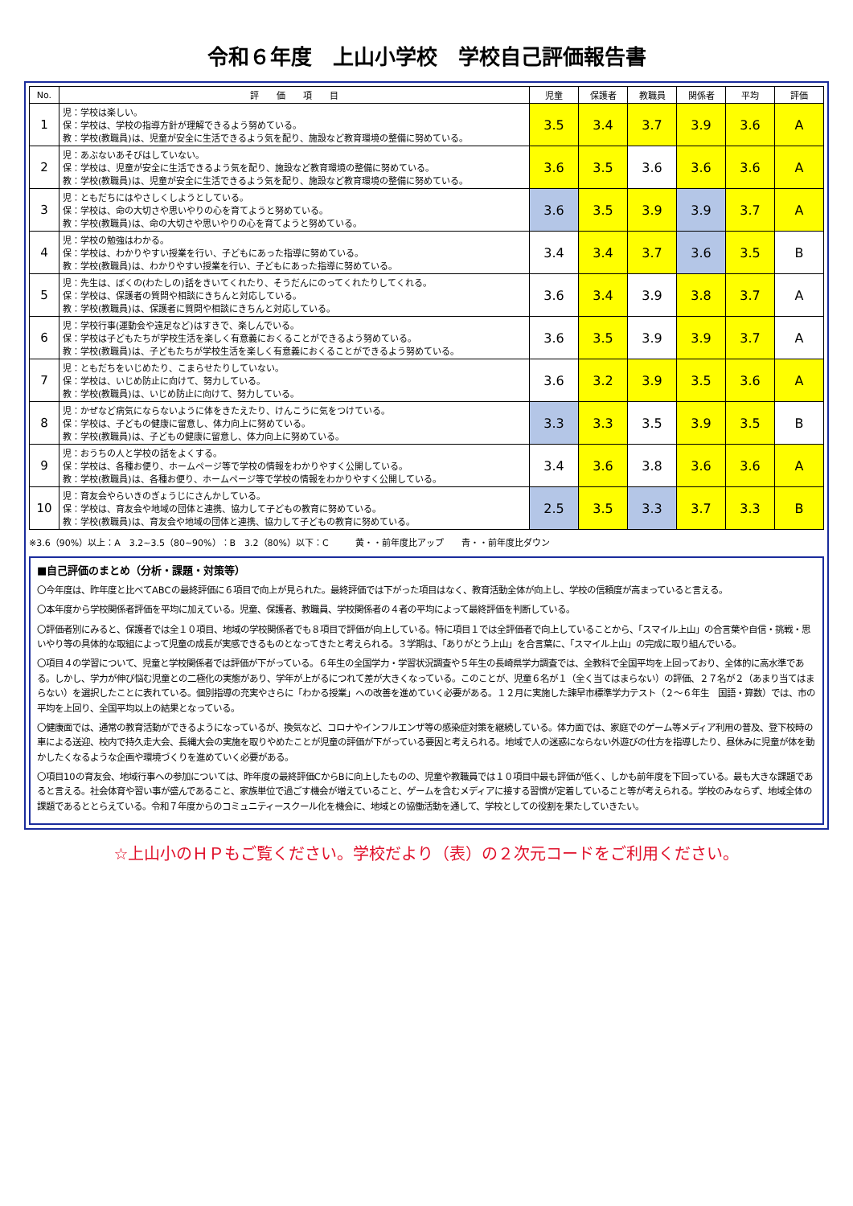令和６年度　上山小学校　学校自己評価報告書
| No. | 評 価 項 目 | 児童 | 保護者 | 教職員 | 関係者 | 平均 | 評価 |
| --- | --- | --- | --- | --- | --- | --- | --- |
| 1 | 児：学校は楽しい。 保：学校は、学校の指導方針が理解できるよう努めている。 教：学校(教職員)は、児童が安全に生活できるよう気を配り、施設など教育環境の整備に努めている。 | 3.5 | 3.4 | 3.7 | 3.9 | 3.6 | A |
| 2 | 児：あぶないあそびはしていない。 保：学校は、児童が安全に生活できるよう気を配り、施設など教育環境の整備に努めている。 教：学校(教職員)は、児童が安全に生活できるよう気を配り、施設など教育環境の整備に努めている。 | 3.6 | 3.5 | 3.6 | 3.6 | 3.6 | A |
| 3 | 児：ともだちにはやさしくしようとしている。 保：学校は、命の大切さや思いやりの心を育てようと努めている。 教：学校(教職員)は、命の大切さや思いやりの心を育てようと努めている。 | 3.6 | 3.5 | 3.9 | 3.9 | 3.7 | A |
| 4 | 児：学校の勉強はわかる。 保：学校は、わかりやすい授業を行い、子どもにあった指導に努めている。 教：学校(教職員)は、わかりやすい授業を行い、子どもにあった指導に努めている。 | 3.4 | 3.4 | 3.7 | 3.6 | 3.5 | B |
| 5 | 児：先生は、ぼくの(わたしの)話をきいてくれたり、そうだんにのってくれたりしてくれる。 保：学校は、保護者の質問や相談にきちんと対応している。 教：学校(教職員)は、保護者に質問や相談にきちんと対応している。 | 3.6 | 3.4 | 3.9 | 3.8 | 3.7 | A |
| 6 | 児：学校行事(運動会や遠足など)はすきで、楽しんでいる。 保：学校は子どもたちが学校生活を楽しく有意義におくることができるよう努めている。 教：学校(教職員)は、子どもたちが学校生活を楽しく有意義におくることができるよう努めている。 | 3.6 | 3.5 | 3.9 | 3.9 | 3.7 | A |
| 7 | 児：ともだちをいじめたり、こまらせたりしていない。 保：学校は、いじめ防止に向けて、努力している。 教：学校(教職員)は、いじめ防止に向けて、努力している。 | 3.6 | 3.2 | 3.9 | 3.5 | 3.6 | A |
| 8 | 児：かぜなど病気にならないように体をきたえたり、けんこうに気をつけている。 保：学校は、子どもの健康に留意し、体力向上に努めている。 教：学校(教職員)は、子どもの健康に留意し、体力向上に努めている。 | 3.3 | 3.3 | 3.5 | 3.9 | 3.5 | B |
| 9 | 児：おうちの人と学校の話をよくする。 保：学校は、各種お便り、ホームページ等で学校の情報をわかりやすく公開している。 教：学校(教職員)は、各種お便り、ホームページ等で学校の情報をわかりやすく公開している。 | 3.4 | 3.6 | 3.8 | 3.6 | 3.6 | A |
| 10 | 児：育友会やらいきのぎょうじにさんかしている。 保：学校は、育友会や地域の団体と連携、協力して子どもの教育に努めている。 教：学校(教職員)は、育友会や地域の団体と連携、協力して子どもの教育に努めている。 | 2.5 | 3.5 | 3.3 | 3.7 | 3.3 | B |
※3.6（90%）以上：A　3.2~3.5（80~90%）：B　3.2（80%）以下：C　　　黄・・前年度比アップ　　青・・前年度比ダウン
■自己評価のまとめ（分析・課題・対策等）
〇今年度は、昨年度と比べてABCの最終評価に６項目で向上が見られた。最終評価では下がった項目はなく、教育活動全体が向上し、学校の信頼度が高まっていると言える。
〇本年度から学校関係者評価を平均に加えている。児童、保護者、教職員、学校関係者の４者の平均によって最終評価を判断している。
〇評価者別にみると、保護者では全１０項目、地域の学校関係者でも８項目で評価が向上している。特に項目１では全評価者で向上していることから、「スマイル上山」の合言葉や自信・挑戦・思いやり等の具体的な取組によって児童の成長が実感できるものとなってきたと考えられる。３学期は、「ありがとう上山」を合言葉に、「スマイル上山」の完成に取り組んでいる。
〇項目４の学習について、児童と学校関係者では評価が下がっている。６年生の全国学力・学習状況調査や５年生の長崎県学力調査では、全教科で全国平均を上回っており、全体的に高水準である。しかし、学力が伸び悩む児童との二極化の実態があり、学年が上がるにつれて差が大きくなっている。このことが、児童６名が１（全く当てはまらない）の評価、２７名が２（あまり当てはまらない）を選択したことに表れている。個別指導の充実やさらに「わかる授業」への改善を進めていく必要がある。１２月に実施した諫早市標準学力テスト（２～６年生　国語・算数）では、市の平均を上回り、全国平均以上の結果となっている。
〇健康面では、通常の教育活動ができるようになっているが、換気など、コロナやインフルエンザ等の感染症対策を継続している。体力面では、家庭でのゲーム等メディア利用の普及、登下校時の車による送迎、校内で持久走大会、長縄大会の実施を取りやめたことが児童の評価が下がっている要因と考えられる。地域で人の迷惑にならない外遊びの仕方を指導したり、昼休みに児童が体を動かしたくなるような企画や環境づくりを進めていく必要がある。
〇項目10の育友会、地域行事への参加については、昨年度の最終評価CからBに向上したものの、児童や教職員では１０項目中最も評価が低く、しかも前年度を下回っている。最も大きな課題であると言える。社会体育や習い事が盛んであること、家族単位で過ごす機会が増えていること、ゲームを含むメディアに接する習慣が定着していること等が考えられる。学校のみならず、地域全体の課題であるととらえている。令和７年度からのコミュニティースクール化を機会に、地域との協働活動を通して、学校としての役割を果たしていきたい。
☆上山小のＨＰもご覧ください。学校だより（表）の２次元コードをご利用ください。